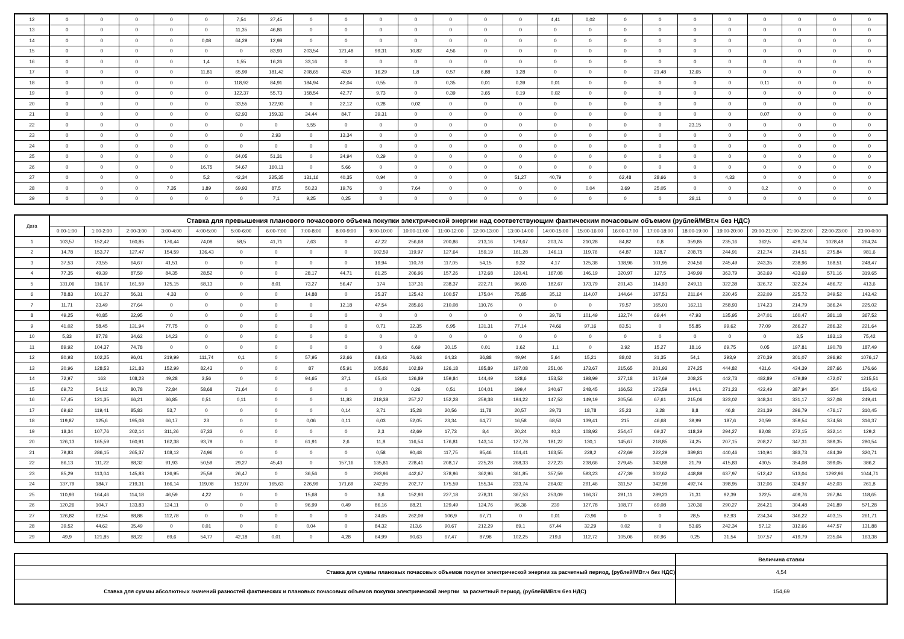| 12 | 0 | 0 | 0 | 0 | 0 | 7,54 | 27,45 | 0 | 0 | 0 | 0 | 0 | 0 | 0 | 4,41 | 0,02 | 0 | 0 | 0 | 0 | 0 | 0 | 0 | 0 |
| 13 | 0 | 0 | 0 | 0 | 0 | 11,35 | 46,86 | 0 | 0 | 0 | 0 | 0 | 0 | 0 | 0 | 0 | 0 | 0 | 0 | 0 | 0 | 0 | 0 | 0 |
| 14 | 0 | 0 | 0 | 0 | 0,08 | 64,29 | 12,98 | 0 | 0 | 0 | 0 | 0 | 0 | 0 | 0 | 0 | 0 | 0 | 0 | 0 | 0 | 0 | 0 | 0 |
| 15 | 0 | 0 | 0 | 0 | 0 | 0 | 83,93 | 203,54 | 121,48 | 99,31 | 10,82 | 4,56 | 0 | 0 | 0 | 0 | 0 | 0 | 0 | 0 | 0 | 0 | 0 | 0 |
| 16 | 0 | 0 | 0 | 0 | 1,4 | 1,55 | 16,26 | 33,16 | 0 | 0 | 0 | 0 | 0 | 0 | 0 | 0 | 0 | 0 | 0 | 0 | 0 | 0 | 0 | 0 |
| 17 | 0 | 0 | 0 | 0 | 11,81 | 65,99 | 181,42 | 208,65 | 43,9 | 16,29 | 1,8 | 0,57 | 6,88 | 1,28 | 0 | 0 | 0 | 21,48 | 12,65 | 0 | 0 | 0 | 0 | 0 |
| 18 | 0 | 0 | 0 | 0 | 0 | 118,92 | 84,91 | 184,94 | 42,04 | 0,55 | 0 | 0,35 | 0,01 | 0,39 | 0,01 | 0 | 0 | 0 | 0 | 0 | 0,11 | 0 | 0 | 0 |
| 19 | 0 | 0 | 0 | 0 | 0 | 122,37 | 55,73 | 158,54 | 42,77 | 9,73 | 0 | 0,39 | 3,65 | 0,19 | 0,02 | 0 | 0 | 0 | 0 | 0 | 0 | 0 | 0 | 0 |
| 20 | 0 | 0 | 0 | 0 | 0 | 33,55 | 122,93 | 0 | 22,12 | 0,28 | 0,02 | 0 | 0 | 0 | 0 | 0 | 0 | 0 | 0 | 0 | 0 | 0 | 0 | 0 |
| 21 | 0 | 0 | 0 | 0 | 0 | 62,93 | 159,33 | 34,44 | 84,7 | 39,31 | 0 | 0 | 0 | 0 | 0 | 0 | 0 | 0 | 0 | 0 | 0,07 | 0 | 0 | 0 |
| 22 | 0 | 0 | 0 | 0 | 0 | 0 | 0 | 5,55 | 0 | 0 | 0 | 0 | 0 | 0 | 0 | 0 | 0 | 0 | 23,15 | 0 | 0 | 0 | 0 | 0 |
| 23 | 0 | 0 | 0 | 0 | 0 | 0 | 2,93 | 0 | 13,34 | 0 | 0 | 0 | 0 | 0 | 0 | 0 | 0 | 0 | 0 | 0 | 0 | 0 | 0 | 0 |
| 24 | 0 | 0 | 0 | 0 | 0 | 0 | 0 | 0 | 0 | 0 | 0 | 0 | 0 | 0 | 0 | 0 | 0 | 0 | 0 | 0 | 0 | 0 | 0 | 0 |
| 25 | 0 | 0 | 0 | 0 | 0 | 64,05 | 51,31 | 0 | 34,94 | 0,29 | 0 | 0 | 0 | 0 | 0 | 0 | 0 | 0 | 0 | 0 | 0 | 0 | 0 | 0 |
| 26 | 0 | 0 | 0 | 0 | 16,75 | 54,67 | 160,11 | 0 | 5,66 | 0 | 0 | 0 | 0 | 0 | 0 | 0 | 0 | 0 | 0 | 0 | 0 | 0 | 0 | 0 |
| 27 | 0 | 0 | 0 | 0 | 5,2 | 42,34 | 225,35 | 131,16 | 40,35 | 0,94 | 0 | 0 | 0 | 51,27 | 40,79 | 0 | 62,48 | 28,66 | 0 | 4,33 | 0 | 0 | 0 | 0 |
| 28 | 0 | 0 | 0 | 7,35 | 1,89 | 69,93 | 87,5 | 50,23 | 19,76 | 0 | 7,64 | 0 | 0 | 0 | 0 | 0,04 | 3,69 | 25,05 | 0 | 0 | 0,2 | 0 | 0 | 0 |
| 29 | 0 | 0 | 0 | 0 | 0 | 0 | 7,1 | 9,25 | 0,25 | 0 | 0 | 0 | 0 | 0 | 0 | 0 | 0 | 0 | 28,11 | 0 | 0 | 0 | 0 | 0 |
| Дата | Ставка для превышения планового почасового объема покупки электрической энергии над соответствующим фактическим почасовым объемом (рублей/МВт.ч без НДС) | | | | | | | | | | | | | | | | | | | | | | | |
| --- | --- | --- | --- | --- | --- | --- | --- | --- | --- | --- | --- | --- | --- | --- | --- | --- | --- | --- | --- | --- | --- | --- | --- | --- |
| | 0:00-1:00 | 1:00-2:00 | 2:00-3:00 | 3:00-4:00 | 4:00-5:00 | 5:00-6:00 | 6:00-7:00 | 7:00-8:00 | 8:00-9:00 | 9:00-10:00 | 10:00-11:00 | 11:00-12:00 | 12:00-13:00 | 13:00-14:00 | 14:00-15:00 | 15:00-16:00 | 16:00-17:00 | 17:00-18:00 | 18:00-19:00 | 19:00-20:00 | 20:00-21:00 | 21:00-22:00 | 22:00-23:00 | 23:00-0:00 |
| 1 | 103,57 | 152,42 | 160,85 | 176,44 | 74,08 | 58,5 | 41,71 | 7,63 | 0 | 47,22 | 256,68 | 200,86 | 213,16 | 179,67 | 203,74 | 210,28 | 84,82 | 0,8 | 359,85 | 235,16 | 362,5 | 429,74 | 1028,48 | 264,24 |
| 2 | 14,78 | 153,77 | 127,47 | 154,59 | 136,43 | 0 | 0 | 0 | 0 | 102,59 | 119,97 | 127,64 | 159,19 | 161,28 | 146,11 | 119,76 | 64,87 | 128,7 | 208,75 | 244,91 | 212,74 | 214,51 | 275,84 | 981,6 |
| 3 | 37,53 | 73,55 | 64,67 | 41,51 | 0 | 0 | 0 | 0 | 0 | 19,94 | 110,78 | 117,05 | 54,15 | 9,32 | 4,17 | 125,38 | 138,96 | 101,95 | 204,56 | 245,49 | 243,35 | 238,96 | 168,51 | 248,47 |
| 4 | 77,35 | 49,39 | 87,59 | 84,35 | 28,52 | 0 | 0 | 28,17 | 44,71 | 61,25 | 206,96 | 157,26 | 172,68 | 120,41 | 167,08 | 146,19 | 320,97 | 127,5 | 349,99 | 363,79 | 363,69 | 433,69 | 571,16 | 319,65 |
| 5 | 131,06 | 116,17 | 161,59 | 125,15 | 68,13 | 0 | 8,01 | 73,27 | 56,47 | 174 | 137,31 | 238,37 | 222,71 | 96,03 | 182,67 | 173,79 | 201,43 | 114,93 | 249,11 | 322,38 | 326,72 | 322,24 | 486,72 | 413,6 |
| 6 | 78,83 | 101,27 | 56,31 | 4,33 | 0 | 0 | 0 | 14,88 | 0 | 35,37 | 125,42 | 100,57 | 175,04 | 75,85 | 35,12 | 114,07 | 144,64 | 167,51 | 211,64 | 230,45 | 232,09 | 225,72 | 349,52 | 143,42 |
| 7 | 11,71 | 23,49 | 27,64 | 0 | 0 | 0 | 0 | 0 | 12,18 | 47,54 | 285,66 | 210,08 | 110,76 | 0 | 0 | 0 | 79,57 | 165,01 | 162,11 | 258,93 | 174,23 | 214,79 | 366,24 | 225,02 |
| 8 | 49,25 | 40,85 | 22,95 | 0 | 0 | 0 | 0 | 0 | 0 | 0 | 0 | 0 | 0 | 0 | 39,76 | 101,49 | 132,74 | 69,44 | 47,93 | 135,95 | 247,01 | 160,47 | 381,18 | 367,52 |
| 9 | 41,02 | 58,45 | 131,94 | 77,75 | 0 | 0 | 0 | 0 | 0 | 0,71 | 32,35 | 6,95 | 131,31 | 77,14 | 74,66 | 97,16 | 83,51 | 0 | 55,85 | 99,62 | 77,09 | 266,27 | 286,32 | 221,64 |
| 10 | 5,33 | 87,78 | 34,62 | 14,23 | 0 | 0 | 0 | 0 | 0 | 0 | 0 | 0 | 0 | 0 | 0 | 0 | 0 | 0 | 0 | 0 | 0 | 3,5 | 183,13 | 75,42 |
| 11 | 89,92 | 104,37 | 74,78 | 0 | 0 | 0 | 0 | 0 | 0 | 0 | 6,69 | 30,15 | 0,01 | 1,62 | 1,1 | 0 | 3,92 | 15,27 | 18,16 | 69,75 | 0,05 | 197,81 | 190,78 | 187,49 |
| 12 | 80,93 | 102,25 | 96,01 | 219,99 | 111,74 | 0,1 | 0 | 57,95 | 22,66 | 68,43 | 76,63 | 64,33 | 36,88 | 49,94 | 5,64 | 15,21 | 88,02 | 31,35 | 54,1 | 293,9 | 270,39 | 301,07 | 296,92 | 1076,17 |
| 13 | 20,96 | 128,53 | 121,83 | 152,99 | 82,43 | 0 | 0 | 87 | 65,91 | 105,86 | 102,89 | 126,18 | 185,89 | 197,08 | 251,06 | 173,67 | 215,65 | 201,93 | 274,25 | 444,82 | 431,6 | 434,39 | 287,66 | 176,66 |
| 14 | 72,97 | 163 | 108,23 | 49,28 | 3,56 | 0 | 0 | 94,65 | 37,1 | 65,43 | 126,89 | 159,84 | 144,49 | 128,6 | 153,52 | 198,99 | 277,18 | 317,69 | 208,25 | 442,73 | 482,89 | 479,89 | 472,07 | 1215,51 |
| 15 | 69,72 | 54,12 | 80,78 | 72,84 | 58,68 | 71,64 | 0 | 0 | 0 | 0 | 0,26 | 0,51 | 104,01 | 199,4 | 340,67 | 248,45 | 166,52 | 173,59 | 144,1 | 271,23 | 422,49 | 387,94 | 354 | 156,43 |
| 16 | 57,45 | 121,35 | 66,21 | 36,85 | 0,51 | 0,11 | 0 | 0 | 11,83 | 218,38 | 257,27 | 152,28 | 259,38 | 194,22 | 147,52 | 149,19 | 205,56 | 67,61 | 215,06 | 323,02 | 348,34 | 331,17 | 327,08 | 249,41 |
| 17 | 69,62 | 119,41 | 85,83 | 53,7 | 0 | 0 | 0 | 0 | 0,14 | 3,71 | 15,28 | 20,56 | 11,78 | 20,57 | 29,73 | 18,78 | 25,23 | 3,28 | 8,8 | 46,8 | 231,39 | 296,79 | 476,17 | 310,45 |
| 18 | 119,87 | 125,6 | 195,08 | 66,17 | 23 | 0 | 0 | 0,06 | 0,11 | 6,03 | 52,05 | 23,34 | 64,77 | 16,58 | 68,53 | 139,41 | 215 | 46,68 | 39,99 | 187,6 | 20,59 | 359,54 | 374,58 | 316,37 |
| 19 | 18,34 | 107,76 | 202,14 | 311,26 | 67,33 | 0 | 0 | 0 | 0 | 2,3 | 42,69 | 17,73 | 8,4 | 20,24 | 40,3 | 108,92 | 254,47 | 69,37 | 118,39 | 294,27 | 82,08 | 272,15 | 332,14 | 129,2 |
| 20 | 126,13 | 165,59 | 160,91 | 162,38 | 93,79 | 0 | 0 | 61,91 | 2,6 | 11,8 | 116,54 | 176,81 | 143,14 | 127,78 | 181,22 | 130,1 | 145,67 | 218,85 | 74,25 | 207,15 | 208,27 | 347,31 | 389,35 | 280,54 |
| 21 | 79,83 | 286,15 | 265,37 | 108,12 | 74,96 | 0 | 0 | 0 | 0 | 0,58 | 90,48 | 117,75 | 85,46 | 104,41 | 163,55 | 228,2 | 472,69 | 222,29 | 389,81 | 440,46 | 110,94 | 383,73 | 484,39 | 320,71 |
| 22 | 86,13 | 111,22 | 88,32 | 91,93 | 50,59 | 29,27 | 45,43 | 0 | 157,16 | 135,81 | 228,41 | 208,17 | 225,28 | 268,33 | 272,23 | 238,66 | 279,45 | 343,88 | 21,79 | 415,83 | 430,5 | 354,08 | 399,05 | 386,2 |
| 23 | 85,29 | 113,04 | 145,83 | 126,95 | 25,59 | 26,47 | 0 | 36,56 | 0 | 293,96 | 442,67 | 378,96 | 362,96 | 361,85 | 357,59 | 593,23 | 477,39 | 302,62 | 448,89 | 637,97 | 512,42 | 513,04 | 1292,96 | 1044,71 |
| 24 | 137,79 | 184,7 | 219,31 | 166,14 | 119,08 | 152,07 | 165,63 | 226,99 | 171,69 | 242,95 | 202,77 | 175,59 | 155,34 | 233,74 | 264,02 | 291,46 | 311,57 | 342,99 | 492,74 | 398,95 | 312,06 | 324,97 | 452,03 | 261,8 |
| 25 | 110,93 | 164,46 | 114,18 | 46,59 | 4,22 | 0 | 0 | 15,68 | 0 | 3,6 | 152,93 | 227,18 | 278,31 | 367,53 | 253,09 | 166,37 | 291,11 | 289,23 | 71,31 | 92,39 | 322,5 | 409,76 | 267,84 | 118,65 |
| 26 | 120,26 | 104,7 | 133,83 | 124,11 | 0 | 0 | 0 | 96,99 | 0,49 | 86,16 | 68,21 | 129,49 | 124,76 | 96,36 | 239 | 127,78 | 108,77 | 69,08 | 120,36 | 290,27 | 264,21 | 304,48 | 241,89 | 571,28 |
| 27 | 126,82 | 62,54 | 88,88 | 112,78 | 0 | 0 | 0 | 0 | 0 | 24,65 | 262,09 | 106,9 | 67,71 | 0 | 0,01 | 73,96 | 0 | 0 | 28,5 | 82,93 | 234,34 | 346,22 | 403,15 | 261,71 |
| 28 | 39,52 | 44,62 | 35,49 | 0 | 0,01 | 0 | 0 | 0,04 | 0 | 84,32 | 213,6 | 90,67 | 212,29 | 69,1 | 67,44 | 32,29 | 0,02 | 0 | 53,65 | 242,34 | 57,12 | 312,66 | 447,57 | 131,88 |
| 29 | 49,9 | 121,85 | 88,22 | 69,6 | 54,77 | 42,18 | 0,01 | 0 | 4,28 | 64,99 | 90,63 | 67,47 | 87,98 | 102,25 | 219,6 | 112,72 | 105,06 | 80,96 | 0,25 | 31,54 | 107,57 | 419,79 | 235,04 | 163,38 |
| | Величина ставки |
| Ставка для суммы плановых почасовых объемов покупки электрической энергии за расчетный период, (рублей/МВт.ч без НДС) | 4,54 |
| Ставка для суммы абсолютных значений разностей фактических и плановых почасовых объемов покупки электрической энергии за расчетный период, (рублей/МВт.ч без НДС) | 154,69 |